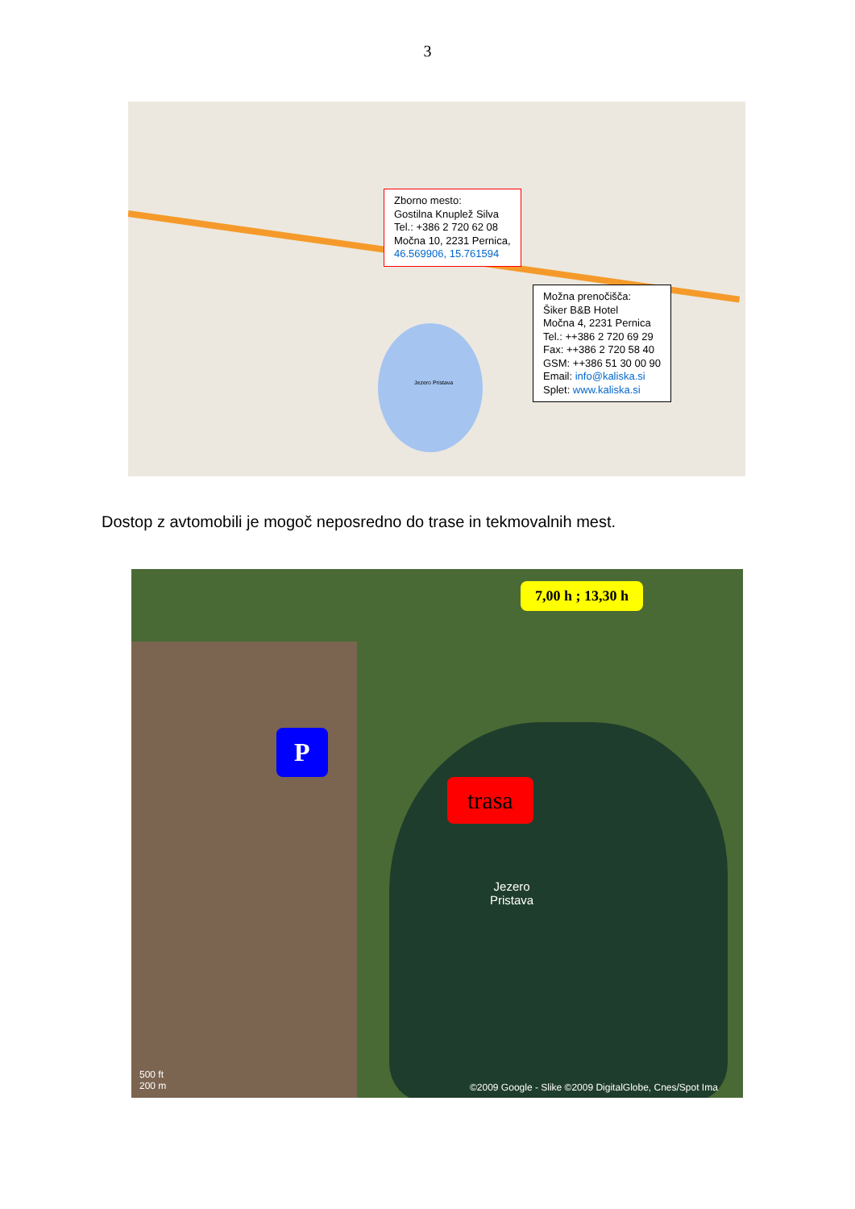3
Zborno mesto:
Gostilna Knuplež Silva
Tel.: +386 2 720 62 08
Močna 10, 2231 Pernica,
46.569906, 15.761594
Možna prenočišča:
Šiker B&B Hotel
Močna 4, 2231 Pernica
Tel.: ++386 2 720 69 29
Fax: ++386 2 720 58 40
GSM: ++386 51 30 00 90
Email: info@kaliska.si
Splet: www.kaliska.si
Jezero Pristava
Dostop z avtomobili je mogoč neposredno do trase in tekmovalnih mest.
7,00 h ; 13,30 h
P
trasa
Jezero
Pristava
500 ft
200 m
©2009 Google - Slike ©2009 DigitalGlobe, Cnes/Spot Ima